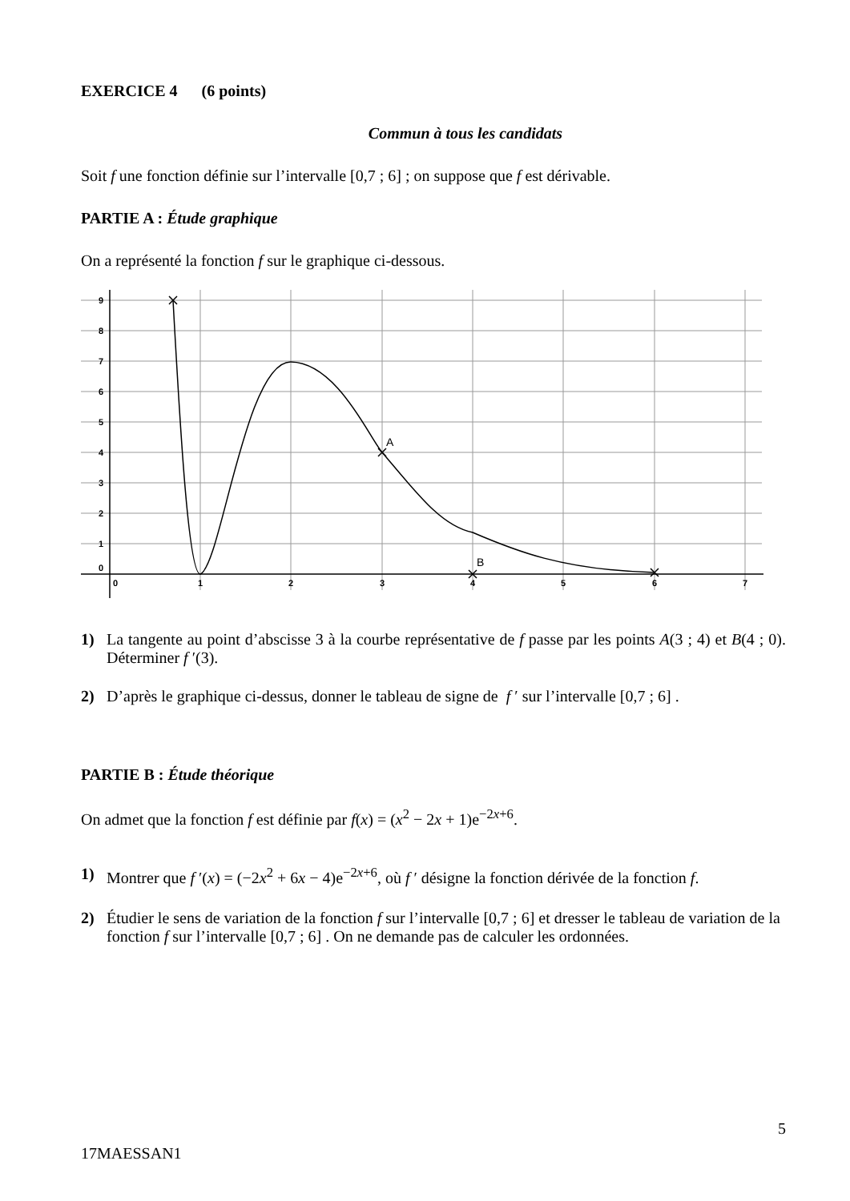EXERCICE 4 (6 points)
Commun à tous les candidats
Soit f une fonction définie sur l’intervalle [0,7 ; 6] ; on suppose que f est dérivable.
PARTIE A : Étude graphique
On a représenté la fonction f sur le graphique ci-dessous.
9
8
7
6
5
4
3
2
1
0
0
1
2
3
4
5
6
7
A
B
1) La tangente au point d’abscisse 3 à la courbe représentative de f passe par les points A(3 ; 4) et B(4 ; 0). Déterminer f ′(3).
2) D’après le graphique ci-dessus, donner le tableau de signe de f ′ sur l’intervalle [0,7 ; 6] .
PARTIE B : Étude théorique
On admet que la fonction f est définie par f(x) = (x<sup>2</sup> − 2x + 1)e<sup>−2x+6</sup>.
1) Montrer que f ′(x) = (−2x<sup>2</sup> + 6x − 4)e<sup>−2x+6</sup>, où f ′ désigne la fonction dérivée de la fonction f.
2) Étudier le sens de variation de la fonction f sur l’intervalle [0,7 ; 6] et dresser le tableau de variation de la fonction f sur l’intervalle [0,7 ; 6] . On ne demande pas de calculer les ordonnées.
5
17MAESSAN1